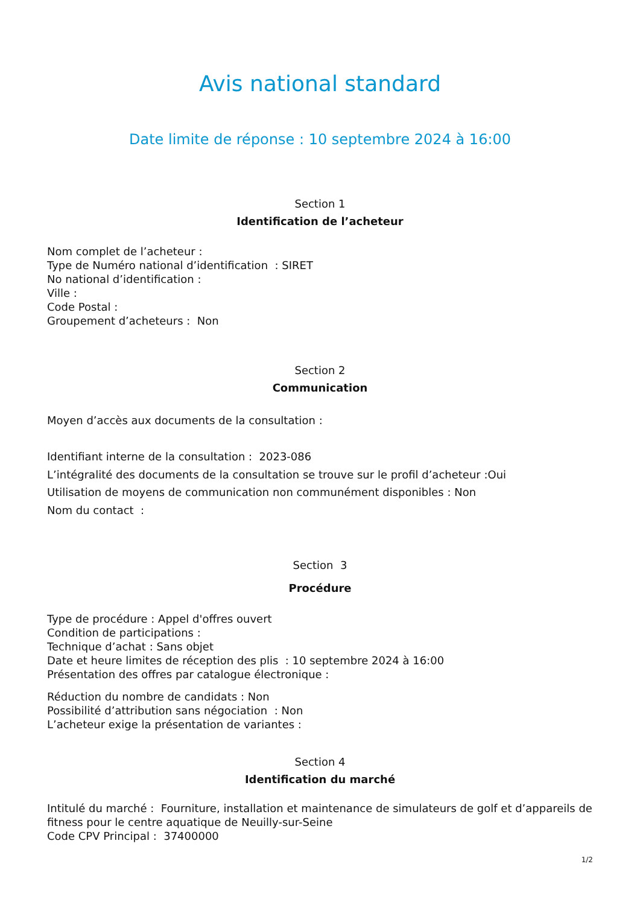Avis national standard
Date limite de réponse : 10 septembre 2024 à 16:00
Section 1
Identification de l’acheteur
Nom complet de l’acheteur :
Type de Numéro national d’identification : SIRET
No national d’identification :
Ville :
Code Postal :
Groupement d’acheteurs : Non
Section 2
Communication
Moyen d’accès aux documents de la consultation :
Identifiant interne de la consultation : 2023-086
L’intégralité des documents de la consultation se trouve sur le profil d’acheteur :Oui
Utilisation de moyens de communication non communément disponibles : Non
Nom du contact :
Section 3
Procédure
Type de procédure : Appel d'offres ouvert
Condition de participations :
Technique d’achat : Sans objet
Date et heure limites de réception des plis : 10 septembre 2024 à 16:00
Présentation des offres par catalogue électronique :
Réduction du nombre de candidats : Non
Possibilité d’attribution sans négociation : Non
L’acheteur exige la présentation de variantes :
Section 4
Identification du marché
Intitulé du marché : Fourniture, installation et maintenance de simulateurs de golf et d’appareils de fitness pour le centre aquatique de Neuilly-sur-Seine
Code CPV Principal : 37400000
1/2